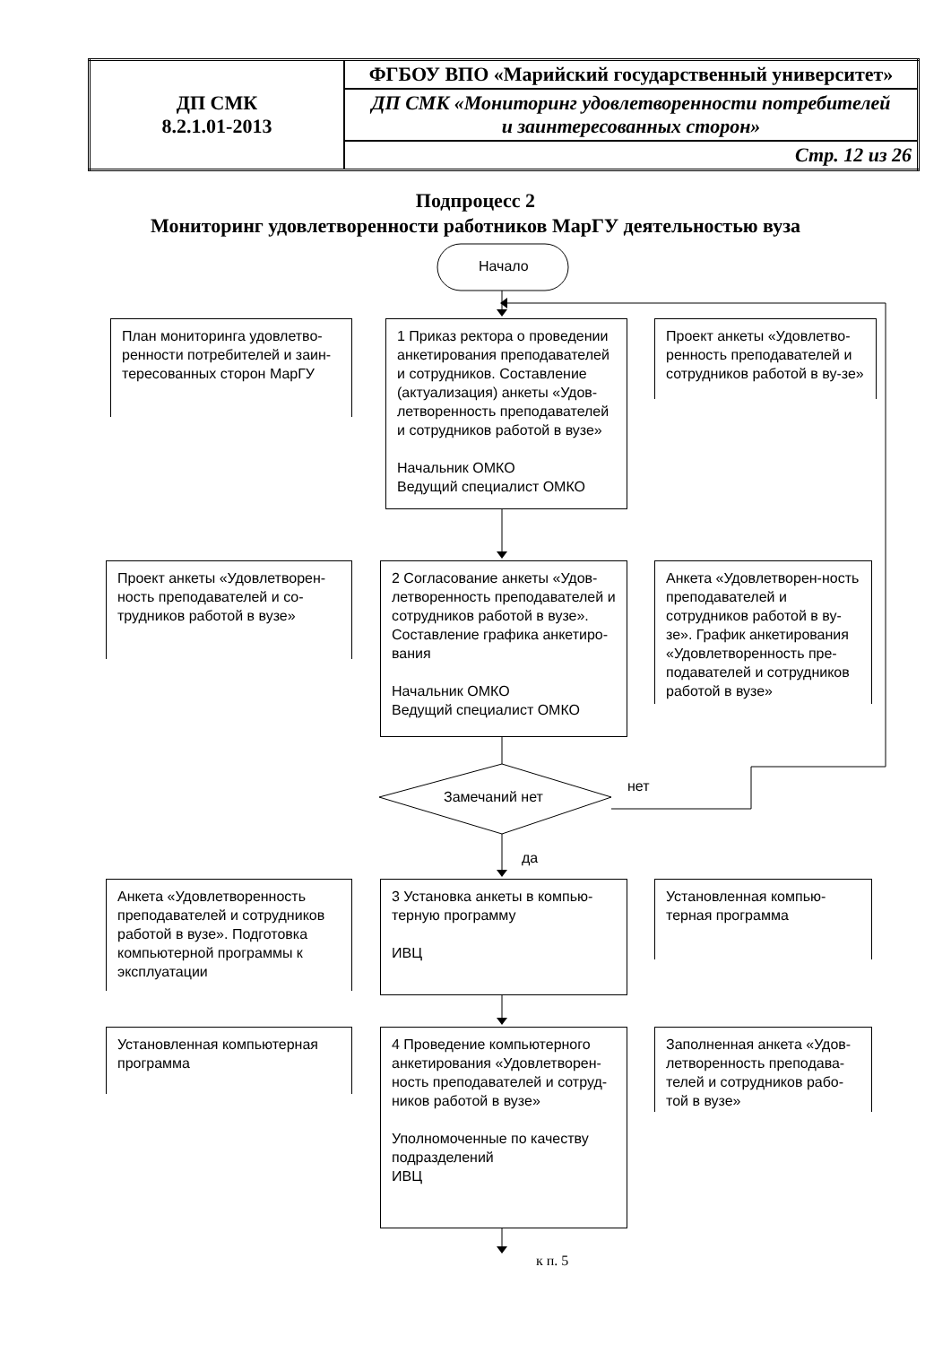| ДП СМК 8.2.1.01-2013 | ФГБОУ ВПО «Марийский государственный университет» |
| | ДП СМК «Мониторинг удовлетворенности потребителей и заинтересованных сторон» |
| | Стр. 12 из 26 |
Подпроцесс 2
Мониторинг удовлетворенности работников МарГУ деятельностью вуза
Начало
План мониторинга удовлетво-ренности потребителей и заин-тересованных сторон МарГУ
1 Приказ ректора о проведении анкетирования преподавателей и сотрудников. Составление (актуализация) анкеты «Удов-летворенность преподавателей и сотрудников работой в вузе»
Начальник ОМКО
Ведущий специалист ОМКО
Проект анкеты «Удовлетво-ренность преподавателей и сотрудников работой в ву-зе»
Проект анкеты «Удовлетворен-ность преподавателей и со-трудников работой в вузе»
2 Согласование анкеты «Удов-летворенность преподавателей и сотрудников работой в вузе». Составление графика анкетиро-вания
Начальник ОМКО
Ведущий специалист ОМКО
Анкета «Удовлетворен-ность преподавателей и сотрудников работой в ву-зе». График анкетирования «Удовлетворенность пре-подавателей и сотрудников работой в вузе»
Замечаний нет
нет
да
Анкета «Удовлетворенность преподавателей и сотрудников работой в вузе». Подготовка компьютерной программы к эксплуатации
3 Установка анкеты в компью-терную программу
ИВЦ
Установленная компью-терная программа
Установленная компьютерная программа
4 Проведение компьютерного анкетирования «Удовлетворен-ность преподавателей и сотруд-ников работой в вузе»
Уполномоченные по качеству подразделений
ИВЦ
Заполненная анкета «Удов-летворенность преподава-телей и сотрудников рабо-той в вузе»
к п. 5